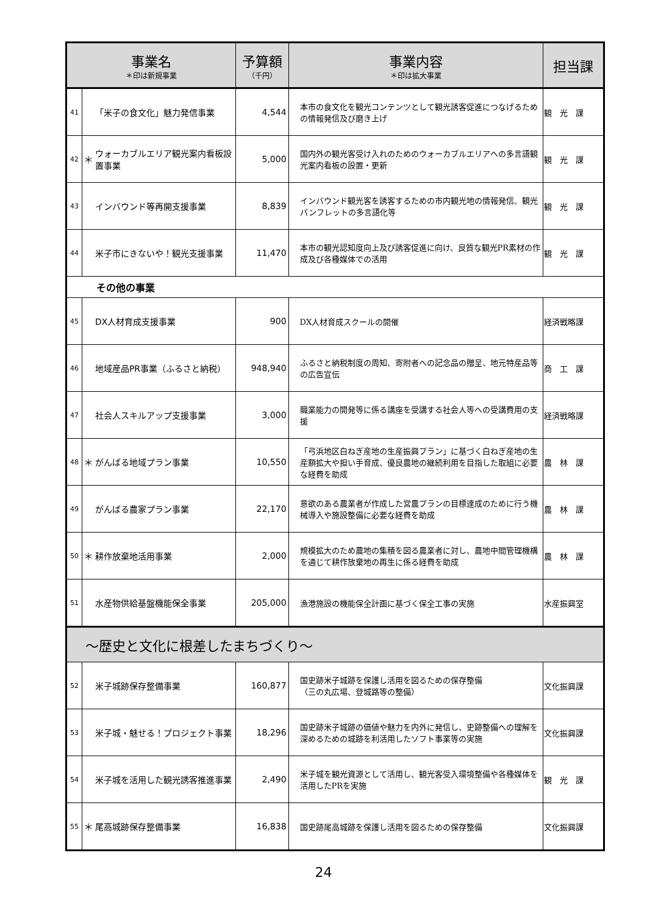| 事業名 ＊印は新規事業 | | | 予算額 （千円） | 事業内容 ＊印は拡大事業 | 担当課 |
| --- | --- | --- | --- | --- | --- |
| 41 | | 「米子の食文化」魅力発信事業 | 4,544 | 本市の食文化を観光コンテンツとして観光誘客促進につなげるための情報発信及び磨き上げ | 観 光 課 |
| 42 | ＊ | ウォーカブルエリア観光案内看板設置事業 | 5,000 | 国内外の観光客受け入れのためのウォーカブルエリアへの多言語観光案内看板の設置・更新 | 観 光 課 |
| 43 | | インバウンド等再開支援事業 | 8,839 | インバウンド観光客を誘客するための市内観光地の情報発信、観光パンフレットの多言語化等 | 観 光 課 |
| 44 | | 米子市にきないや！観光支援事業 | 11,470 | 本市の観光認知度向上及び誘客促進に向け、良質な観光PR素材の作成及び各種媒体での活用 | 観 光 課 |
| その他の事業 | | | | | |
| 45 | | DX人材育成支援事業 | 900 | DX人材育成スクールの開催 | 経済戦略課 |
| 46 | | 地域産品PR事業（ふるさと納税） | 948,940 | ふるさと納税制度の周知、寄附者への記念品の贈呈、地元特産品等の広告宣伝 | 商 工 課 |
| 47 | | 社会人スキルアップ支援事業 | 3,000 | 職業能力の開発等に係る講座を受講する社会人等への受講費用の支援 | 経済戦略課 |
| 48 | ＊ | がんばる地域プラン事業 | 10,550 | 「弓浜地区白ねぎ産地の生産振興プラン」に基づく白ねぎ産地の生産額拡大や担い手育成、優良農地の継続利用を目指した取組に必要な経費を助成 | 農 林 課 |
| 49 | | がんばる農家プラン事業 | 22,170 | 意欲のある農業者が作成した営農プランの目標達成のために行う機械導入や施設整備に必要な経費を助成 | 農 林 課 |
| 50 | ＊ | 耕作放棄地活用事業 | 2,000 | 規模拡大のため農地の集積を図る農業者に対し、農地中間管理機構を通じて耕作放棄地の再生に係る経費を助成 | 農 林 課 |
| 51 | | 水産物供給基盤機能保全事業 | 205,000 | 漁港施設の機能保全計画に基づく保全工事の実施 | 水産振興室 |
| ～歴史と文化に根差したまちづくり～ | | | | | |
| 52 | | 米子城跡保存整備事業 | 160,877 | 国史跡米子城跡を保護し活用を図るための保存整備 （三の丸広場、登城路等の整備） | 文化振興課 |
| 53 | | 米子城・魅せる！プロジェクト事業 | 18,296 | 国史跡米子城跡の価値や魅力を内外に発信し、史跡整備への理解を深めるための城跡を利活用したソフト事業等の実施 | 文化振興課 |
| 54 | | 米子城を活用した観光誘客推進事業 | 2,490 | 米子城を観光資源として活用し、観光客受入環境整備や各種媒体を活用したPRを実施 | 観 光 課 |
| 55 | ＊ | 尾高城跡保存整備事業 | 16,838 | 国史跡尾高城跡を保護し活用を図るための保存整備 | 文化振興課 |
24